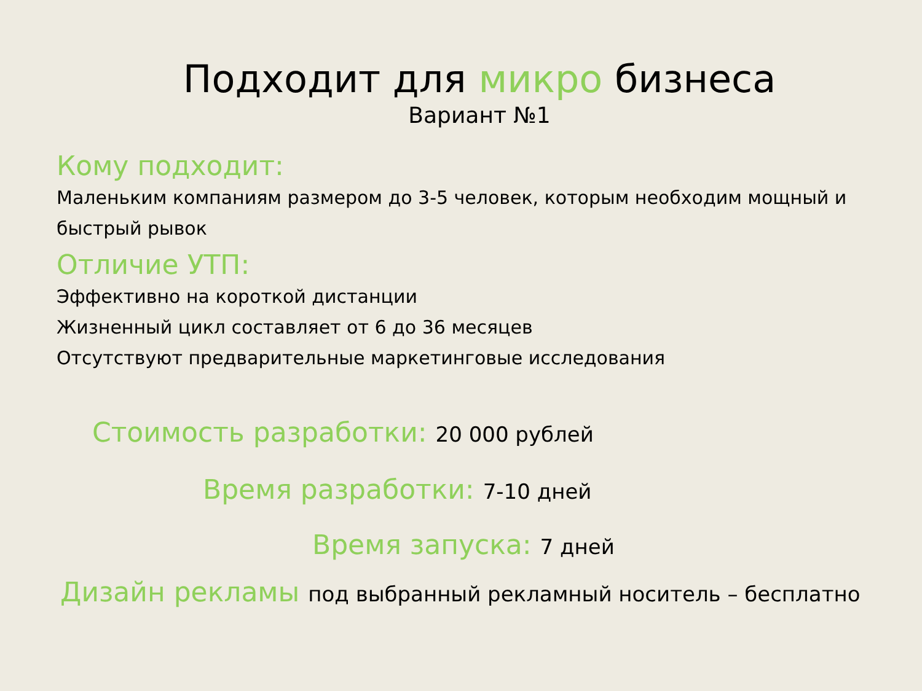Подходит для микро бизнеса
Вариант №1
Кому подходит:
Маленьким компаниям размером до 3-5 человек, которым необходим мощный и быстрый рывок
Отличие УТП:
Эффективно на короткой дистанции
Жизненный цикл составляет от 6 до 36 месяцев
Отсутствуют предварительные маркетинговые исследования
Стоимость разработки: 20 000 рублей
Время разработки: 7-10 дней
Время запуска: 7 дней
Дизайн рекламы под выбранный рекламный носитель – бесплатно